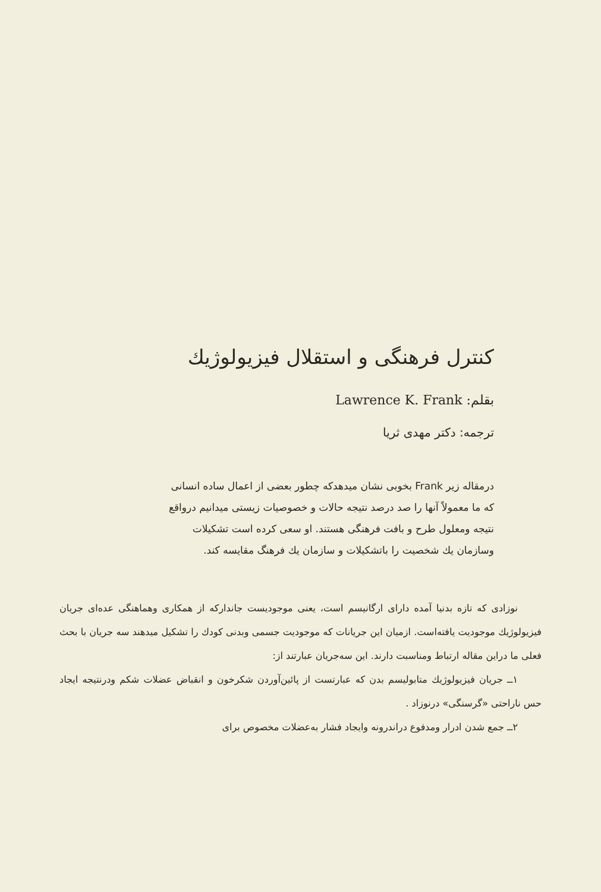کنترل فرهنگی و استقلال فیزیولوژیك
بقلم: Lawrence K. Frank
ترجمه: دکتر مهدی ثریا
درمقاله زیر Frank بخوبی نشان میدهدکه چطور بعضی از اعمال ساده انسانی که ما معمولاً آنها را صد درصد نتیجه حالات و خصوصیات زیستی میدانیم درواقع نتیجه ومعلول طرح و بافت فرهنگی هستند. او سعی کرده است تشکیلات وسازمان یك شخصیت را باتشکیلات و سازمان یك فرهنگ مقایسه کند.
نوزادی که تازه بدنیا آمده دارای ارگانیسم است، یعنی موجودیست جاندارکه از همکاری وهماهنگی عده‌ای جریان فیزیولوژیك موجودیت یافته‌است. ازمیان این جریانات که موجودیت جسمی وبدنی کودك را تشکیل میدهند سه جریان با بحث فعلی ما دراین مقاله ارتباط ومناسبت دارند. این سه‌جریان عبارتند از:
۱ــ جریان فیزیولوژیك متابولیسم بدن که عبارتست از پائین‌آوردن شکرخون و انقباض عضلات شکم ودرنتیجه ایجاد حس ناراحتی «گرسنگی» درنوزاد .
۲ــ جمع شدن ادرار ومدفوع دراندرونه وایجاد فشار به‌عضلات مخصوص برای